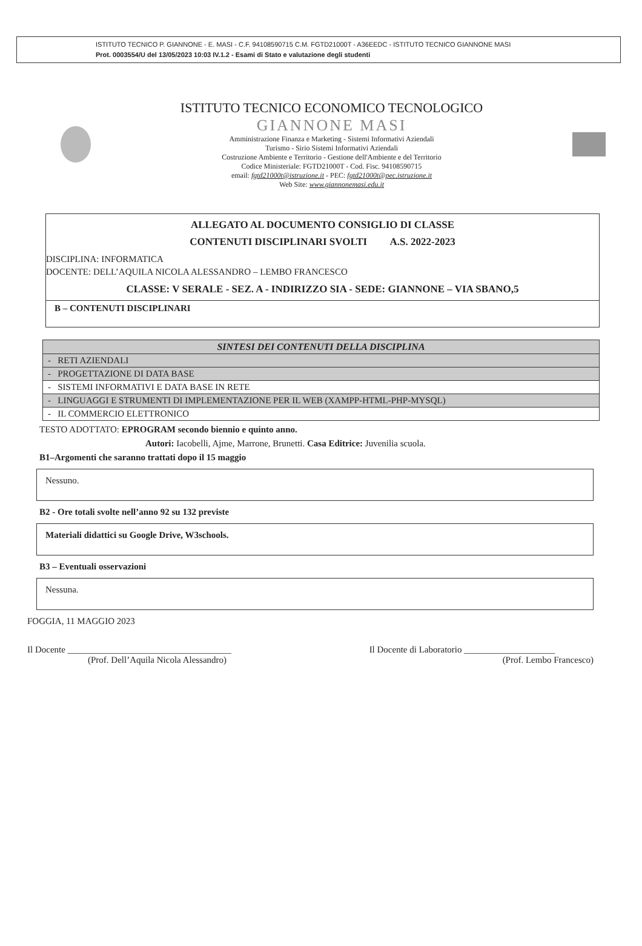ISTITUTO TECNICO P. GIANNONE - E. MASI - C.F. 94108590715 C.M. FGTD21000T - A36EEDC - ISTITUTO TECNICO GIANNONE MASI
Prot. 0003554/U del 13/05/2023 10:03 IV.1.2 - Esami di Stato e valutazione degli studenti
ISTITUTO TECNICO ECONOMICO TECNOLOGICO
GIANNONE MASI
Amministrazione Finanza e Marketing - Sistemi Informativi Aziendali
Turismo - Sirio Sistemi Informativi Aziendali
Costruzione Ambiente e Territorio - Gestione dell'Ambiente e del Territorio
Codice Ministeriale: FGTD21000T - Cod. Fisc. 94108590715
email: fgtd21000t@istruzione.it - PEC: fgtd21000t@pec.istruzione.it
Web Site: www.giannonemasi.edu.it
ALLEGATO AL DOCUMENTO CONSIGLIO DI CLASSE
CONTENUTI DISCIPLINARI SVOLTI A.S. 2022-2023
DISCIPLINA: INFORMATICA
DOCENTE: DELL’AQUILA NICOLA ALESSANDRO – LEMBO FRANCESCO
CLASSE: V SERALE - SEZ. A - INDIRIZZO SIA - SEDE: GIANNONE – VIA SBANO,5
B – CONTENUTI DISCIPLINARI
| SINTESI DEI CONTENUTI DELLA DISCIPLINA |
| --- |
| - RETI AZIENDALI |
| - PROGETTAZIONE DI DATA BASE |
| - SISTEMI INFORMATIVI E DATA BASE IN RETE |
| - LINGUAGGI E STRUMENTI DI IMPLEMENTAZIONE PER IL WEB (XAMPP-HTML-PHP-MYSQL) |
| - IL COMMERCIO ELETTRONICO |
TESTO ADOTTATO: EPROGRAM secondo biennio e quinto anno.
Autori: Iacobelli, Ajme, Marrone, Brunetti. Casa Editrice: Juvenilia scuola.
B1–Argomenti che saranno trattati dopo il 15 maggio
Nessuno.
B2 - Ore totali svolte nell’anno 92 su 132 previste
Materiali didattici su Google Drive, W3schools.
B3 – Eventuali osservazioni
Nessuna.
FOGGIA, 11 MAGGIO 2023
Il Docente ____________________________________
(Prof. Dell’Aquila Nicola Alessandro)
Il Docente di Laboratorio ____________________
(Prof. Lembo Francesco)